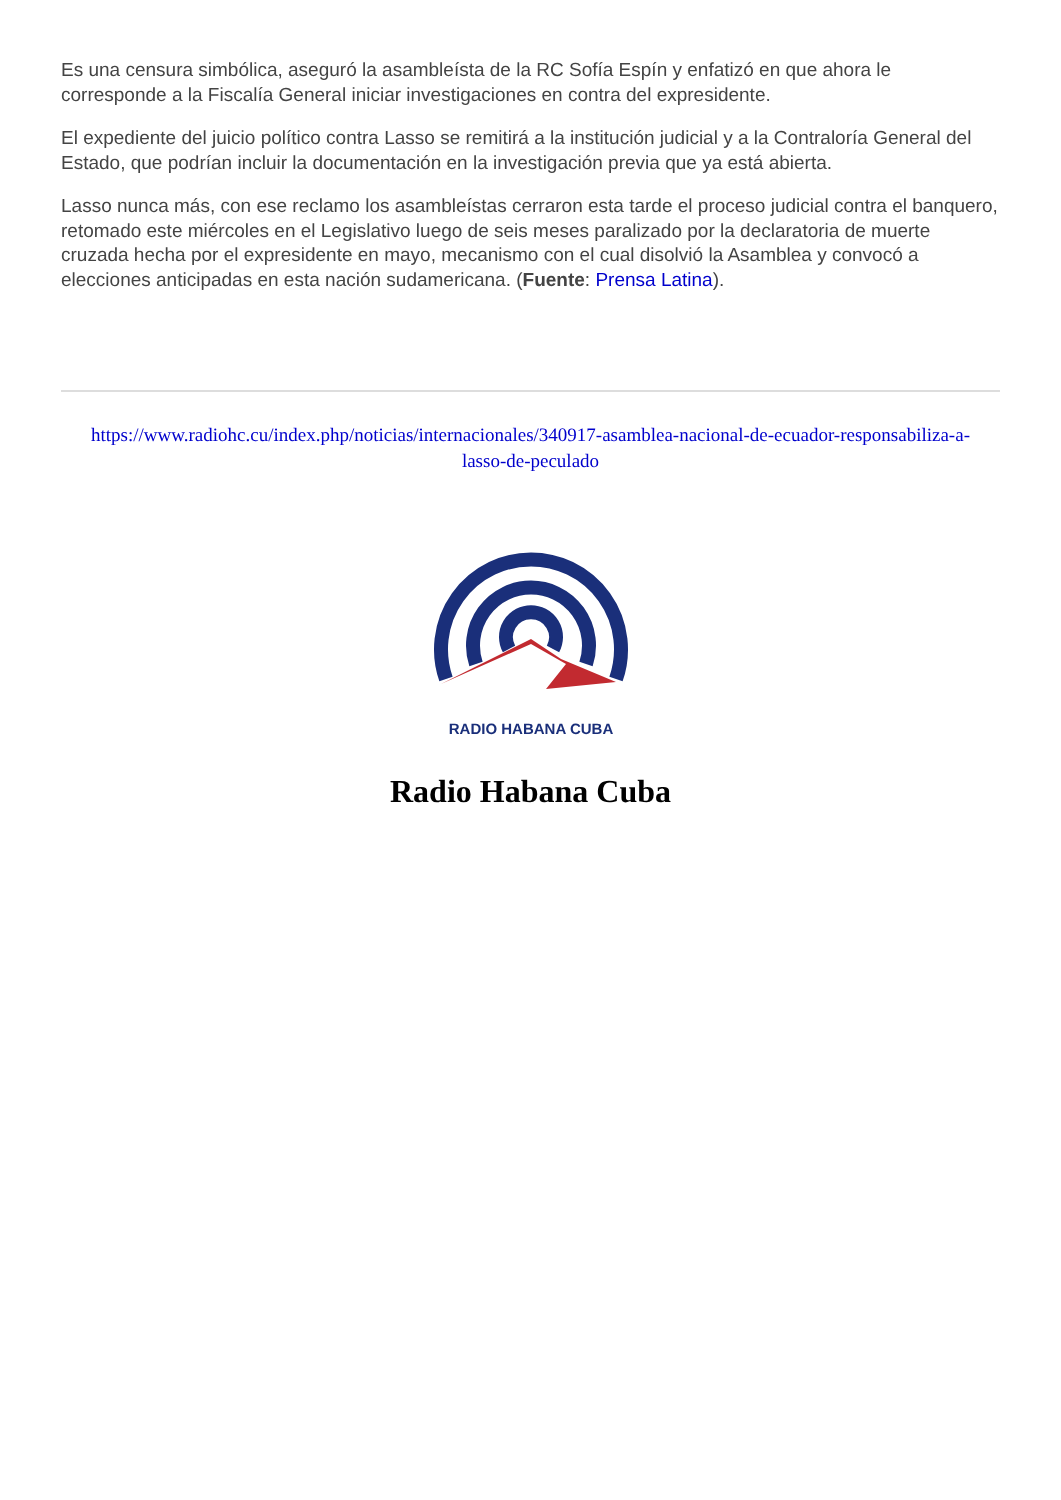Es una censura simbólica, aseguró la asambleísta de la RC Sofía Espín y enfatizó en que ahora le corresponde a la Fiscalía General iniciar investigaciones en contra del expresidente.
El expediente del juicio político contra Lasso se remitirá a la institución judicial y a la Contraloría General del Estado, que podrían incluir la documentación en la investigación previa que ya está abierta.
Lasso nunca más, con ese reclamo los asambleístas cerraron esta tarde el proceso judicial contra el banquero, retomado este miércoles en el Legislativo luego de seis meses paralizado por la declaratoria de muerte cruzada hecha por el expresidente en mayo, mecanismo con el cual disolvió la Asamblea y convocó a elecciones anticipadas en esta nación sudamericana. (Fuente: Prensa Latina).
https://www.radiohc.cu/index.php/noticias/internacionales/340917-asamblea-nacional-de-ecuador-responsabiliza-a-lasso-de-peculado
RADIO HABANA CUBA
Radio Habana Cuba